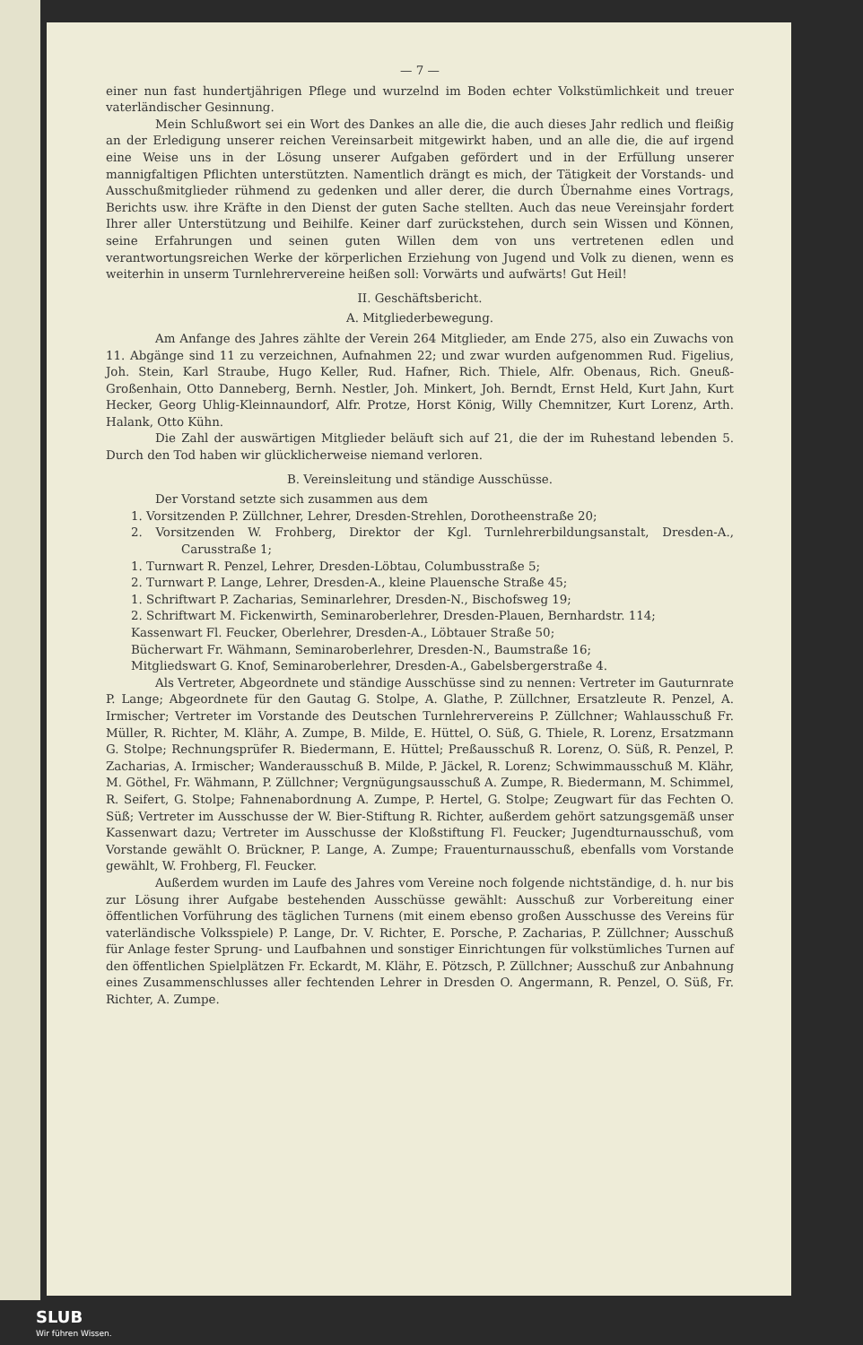— 7 —
einer nun fast hundertjährigen Pflege und wurzelnd im Boden echter Volkstümlichkeit und treuer vaterländischer Gesinnung.
Mein Schlußwort sei ein Wort des Dankes an alle die, die auch dieses Jahr redlich und fleißig an der Erledigung unserer reichen Vereinsarbeit mitgewirkt haben, und an alle die, die auf irgend eine Weise uns in der Lösung unserer Aufgaben gefördert und in der Erfüllung unserer mannigfaltigen Pflichten unterstützten. Namentlich drängt es mich, der Tätigkeit der Vorstands- und Ausschußmitglieder rühmend zu gedenken und aller derer, die durch Übernahme eines Vortrags, Berichts usw. ihre Kräfte in den Dienst der guten Sache stellten. Auch das neue Vereinsjahr fordert Ihrer aller Unterstützung und Beihilfe. Keiner darf zurückstehen, durch sein Wissen und Können, seine Erfahrungen und seinen guten Willen dem von uns vertretenen edlen und verantwortungsreichen Werke der körperlichen Erziehung von Jugend und Volk zu dienen, wenn es weiterhin in unserm Turnlehrervereine heißen soll: Vorwärts und aufwärts! Gut Heil!
II. Geschäftsbericht.
A. Mitgliederbewegung.
Am Anfange des Jahres zählte der Verein 264 Mitglieder, am Ende 275, also ein Zuwachs von 11. Abgänge sind 11 zu verzeichnen, Aufnahmen 22; und zwar wurden aufgenommen Rud. Figelius, Joh. Stein, Karl Straube, Hugo Keller, Rud. Hafner, Rich. Thiele, Alfr. Obenaus, Rich. Gneuß-Großenhain, Otto Danneberg, Bernh. Nestler, Joh. Minkert, Joh. Berndt, Ernst Held, Kurt Jahn, Kurt Hecker, Georg Uhlig-Kleinnaundorf, Alfr. Protze, Horst König, Willy Chemnitzer, Kurt Lorenz, Arth. Halank, Otto Kühn.
Die Zahl der auswärtigen Mitglieder beläuft sich auf 21, die der im Ruhestand lebenden 5. Durch den Tod haben wir glücklicherweise niemand verloren.
B. Vereinsleitung und ständige Ausschüsse.
Der Vorstand setzte sich zusammen aus dem
1. Vorsitzenden P. Züllchner, Lehrer, Dresden-Strehlen, Dorotheenstraße 20;
2. Vorsitzenden W. Frohberg, Direktor der Kgl. Turnlehrerbildungsanstalt, Dresden-A., Carusstraße 1;
1. Turnwart R. Penzel, Lehrer, Dresden-Löbtau, Columbusstraße 5;
2. Turnwart P. Lange, Lehrer, Dresden-A., kleine Plauensche Straße 45;
1. Schriftwart P. Zacharias, Seminarlehrer, Dresden-N., Bischofsweg 19;
2. Schriftwart M. Fickenwirth, Seminaroberlehrer, Dresden-Plauen, Bernhardstr. 114;
Kassenwart Fl. Feucker, Oberlehrer, Dresden-A., Löbtauer Straße 50;
Bücherwart Fr. Wähmann, Seminaroberlehrer, Dresden-N., Baumstraße 16;
Mitgliedswart G. Knof, Seminaroberlehrer, Dresden-A., Gabelsbergerstraße 4.
Als Vertreter, Abgeordnete und ständige Ausschüsse sind zu nennen: Vertreter im Gauturnrate P. Lange; Abgeordnete für den Gautag G. Stolpe, A. Glathe, P. Züllchner, Ersatzleute R. Penzel, A. Irmischer; Vertreter im Vorstande des Deutschen Turnlehrervereins P. Züllchner; Wahlausschuß Fr. Müller, R. Richter, M. Klähr, A. Zumpe, B. Milde, E. Hüttel, O. Süß, G. Thiele, R. Lorenz, Ersatzmann G. Stolpe; Rechnungsprüfer R. Biedermann, E. Hüttel; Preßausschuß R. Lorenz, O. Süß, R. Penzel, P. Zacharias, A. Irmischer; Wanderausschuß B. Milde, P. Jäckel, R. Lorenz; Schwimmausschuß M. Klähr, M. Göthel, Fr. Wähmann, P. Züllchner; Vergnügungsausschuß A. Zumpe, R. Biedermann, M. Schimmel, R. Seifert, G. Stolpe; Fahnenabordnung A. Zumpe, P. Hertel, G. Stolpe; Zeugwart für das Fechten O. Süß; Vertreter im Ausschusse der W. Bier-Stiftung R. Richter, außerdem gehört satzungsgemäß unser Kassenwart dazu; Vertreter im Ausschusse der Kloßstiftung Fl. Feucker; Jugendturnausschuß, vom Vorstande gewählt O. Brückner, P. Lange, A. Zumpe; Frauenturnausschuß, ebenfalls vom Vorstande gewählt, W. Frohberg, Fl. Feucker.
Außerdem wurden im Laufe des Jahres vom Vereine noch folgende nichtständige, d. h. nur bis zur Lösung ihrer Aufgabe bestehenden Ausschüsse gewählt: Ausschuß zur Vorbereitung einer öffentlichen Vorführung des täglichen Turnens (mit einem ebenso großen Ausschusse des Vereins für vaterländische Volksspiele) P. Lange, Dr. V. Richter, E. Porsche, P. Zacharias, P. Züllchner; Ausschuß für Anlage fester Sprung- und Laufbahnen und sonstiger Einrichtungen für volkstümliches Turnen auf den öffentlichen Spielplätzen Fr. Eckardt, M. Klähr, E. Pötzsch, P. Züllchner; Ausschuß zur Anbahnung eines Zusammenschlusses aller fechtenden Lehrer in Dresden O. Angermann, R. Penzel, O. Süß, Fr. Richter, A. Zumpe.
SLUB
Wir führen Wissen.